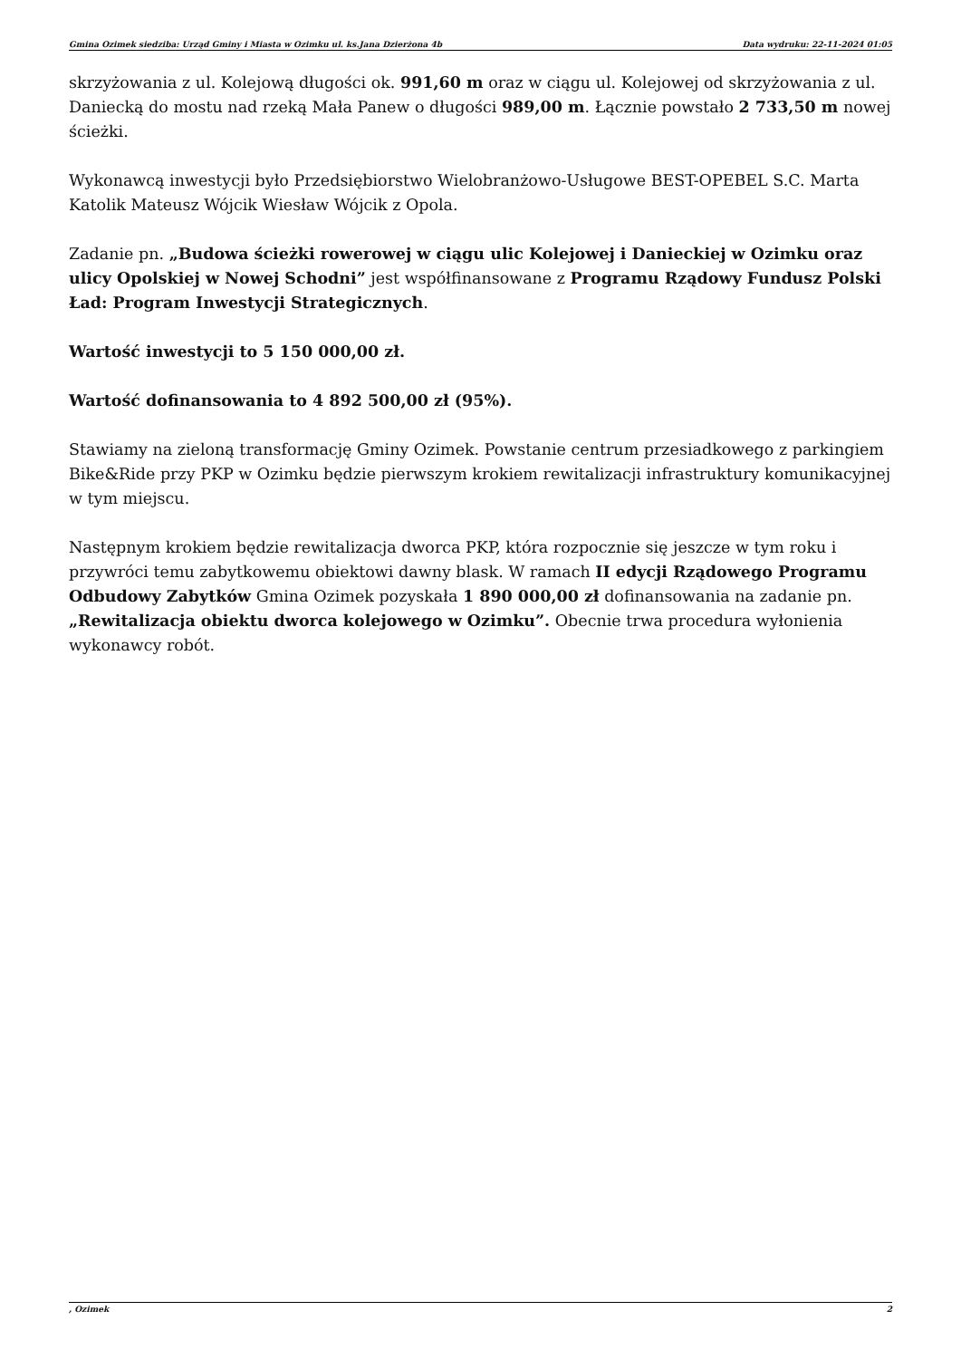Gmina Ozimek siedziba: Urząd Gminy i Miasta w Ozimku ul. ks.Jana Dzierżona 4b Data wydruku: 22-11-2024 01:05
skrzyżowania z ul. Kolejową długości ok. 991,60 m oraz w ciągu ul. Kolejowej od skrzyżowania z ul. Daniecką do mostu nad rzeką Mała Panew o długości 989,00 m. Łącznie powstało 2 733,50 m nowej ścieżki.
Wykonawcą inwestycji było Przedsiębiorstwo Wielobranżowo-Usługowe BEST-OPEBEL S.C. Marta Katolik Mateusz Wójcik Wiesław Wójcik z Opola.
Zadanie pn. „Budowa ścieżki rowerowej w ciągu ulic Kolejowej i Danieckiej w Ozimku oraz ulicy Opolskiej w Nowej Schodni” jest współfinansowane z Programu Rządowy Fundusz Polski Ład: Program Inwestycji Strategicznych.
Wartość inwestycji to 5 150 000,00 zł.
Wartość dofinansowania to 4 892 500,00 zł (95%).
Stawiamy na zieloną transformację Gminy Ozimek. Powstanie centrum przesiadkowego z parkingiem Bike&Ride przy PKP w Ozimku będzie pierwszym krokiem rewitalizacji infrastruktury komunikacyjnej w tym miejscu.
Następnym krokiem będzie rewitalizacja dworca PKP, która rozpocznie się jeszcze w tym roku i przywróci temu zabytkowemu obiektowi dawny blask. W ramach II edycji Rządowego Programu Odbudowy Zabytków Gmina Ozimek pozyskała 1 890 000,00 zł dofinansowania na zadanie pn. „Rewitalizacja obiektu dworca kolejowego w Ozimku”. Obecnie trwa procedura wyłonienia wykonawcy robót.
, Ozimek 2